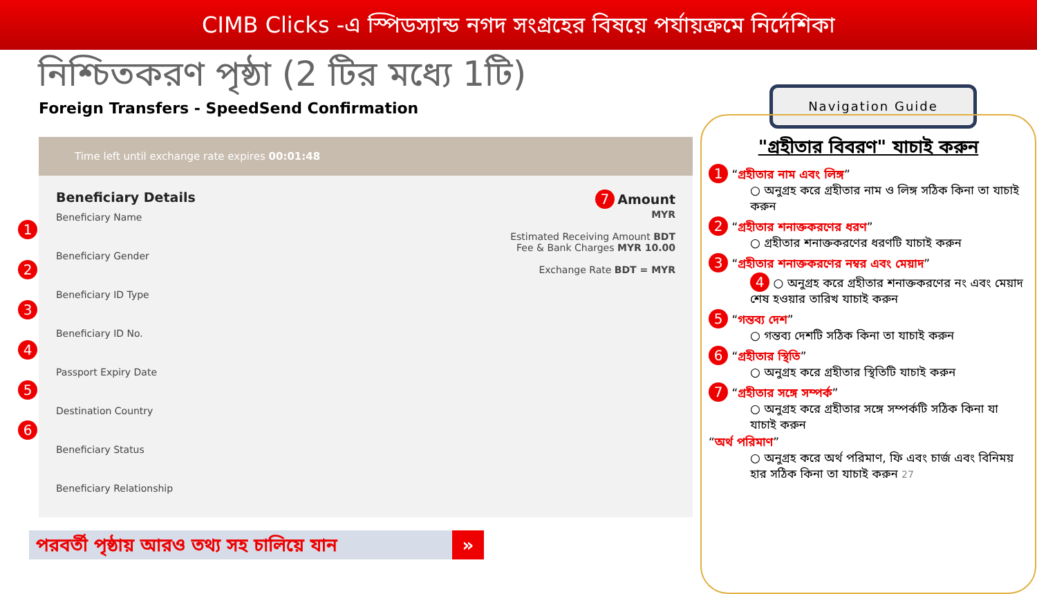CIMB Clicks -এ স্পিডস্যান্ড নগদ সংগ্রহের বিষয়ে পর্যায়ক্রমে নির্দেশিকা
নিশ্চিতকরণ পৃষ্ঠা (2 টির মধ্যে 1টি)
Foreign Transfers - SpeedSend Confirmation
Time left until exchange rate expires 00:01:48
Beneficiary Details
Beneficiary Name
Beneficiary Gender
Beneficiary ID Type
Beneficiary ID No.
Passport Expiry Date
Destination Country
Beneficiary Status
Beneficiary Relationship
7
Amount
MYR
Estimated Receiving Amount BDT
Fee & Bank Charges MYR 10.00
Exchange Rate BDT = MYR
123456
পরবর্তী পৃষ্ঠায় আরও তথ্য সহ চালিয়ে যান »
Navigation Guide
"গ্রহীতার বিবরণ" যাচাই করুন
1 “গ্রহীতার নাম এবং লিঙ্গ”
○ অনুগ্রহ করে গ্রহীতার নাম ও লিঙ্গ সঠিক কিনা তা যাচাই করুন
2 “গ্রহীতার শনাক্তকরণের ধরণ”
○ গ্রহীতার শনাক্তকরণের ধরণটি যাচাই করুন
3 “গ্রহীতার শনাক্তকরণের নম্বর এবং মেয়াদ”
4 ○ অনুগ্রহ করে গ্রহীতার শনাক্তকরণের নং এবং মেয়াদ শেষ হওয়ার তারিখ যাচাই করুন
5 “গন্তব্য দেশ”
○ গন্তব্য দেশটি সঠিক কিনা তা যাচাই করুন
6 “গ্রহীতার স্থিতি”
○ অনুগ্রহ করে গ্রহীতার স্থিতিটি যাচাই করুন
7 “গ্রহীতার সঙ্গে সম্পর্ক”
○ অনুগ্রহ করে গ্রহীতার সঙ্গে সম্পর্কটি সঠিক কিনা যা যাচাই করুন
“অর্থ পরিমাণ”
○ অনুগ্রহ করে অর্থ পরিমাণ, ফি এবং চার্জ এবং বিনিময় হার সঠিক কিনা তা যাচাই করুন 27